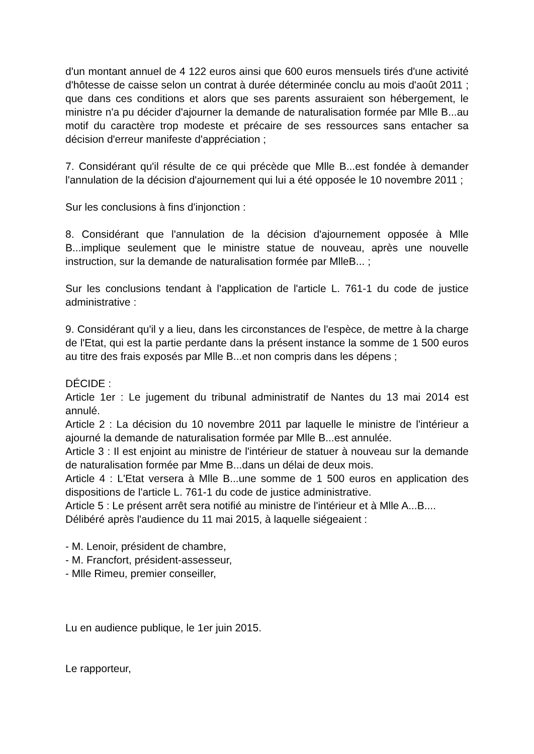d'un montant annuel de 4 122 euros ainsi que 600 euros mensuels tirés d'une activité d'hôtesse de caisse selon un contrat à durée déterminée conclu au mois d'août 2011 ; que dans ces conditions et alors que ses parents assuraient son hébergement, le ministre n'a pu décider d'ajourner la demande de naturalisation formée par Mlle B...au motif du caractère trop modeste et précaire de ses ressources sans entacher sa décision d'erreur manifeste d'appréciation ;
7. Considérant qu'il résulte de ce qui précède que Mlle B...est fondée à demander l'annulation de la décision d'ajournement qui lui a été opposée le 10 novembre 2011 ;
Sur les conclusions à fins d'injonction :
8. Considérant que l'annulation de la décision d'ajournement opposée à Mlle B...implique seulement que le ministre statue de nouveau, après une nouvelle instruction, sur la demande de naturalisation formée par MlleB... ;
Sur les conclusions tendant à l'application de l'article L. 761-1 du code de justice administrative :
9. Considérant qu'il y a lieu, dans les circonstances de l'espèce, de mettre à la charge de l'Etat, qui est la partie perdante dans la présent instance la somme de 1 500 euros au titre des frais exposés par Mlle B...et non compris dans les dépens ;
DÉCIDE :
Article 1er : Le jugement du tribunal administratif de Nantes du 13 mai 2014 est annulé.
Article 2 : La décision du 10 novembre 2011 par laquelle le ministre de l'intérieur a ajourné la demande de naturalisation formée par Mlle B...est annulée.
Article 3 : Il est enjoint au ministre de l'intérieur de statuer à nouveau sur la demande de naturalisation formée par Mme B...dans un délai de deux mois.
Article 4 : L'Etat versera à Mlle B...une somme de 1 500 euros en application des dispositions de l'article L. 761-1 du code de justice administrative.
Article 5 : Le présent arrêt sera notifié au ministre de l'intérieur et à Mlle A...B....
Délibéré après l'audience du 11 mai 2015, à laquelle siégeaient :
- M. Lenoir, président de chambre,
- M. Francfort, président-assesseur,
- Mlle Rimeu, premier conseiller,
Lu en audience publique, le 1er juin 2015.
Le rapporteur,